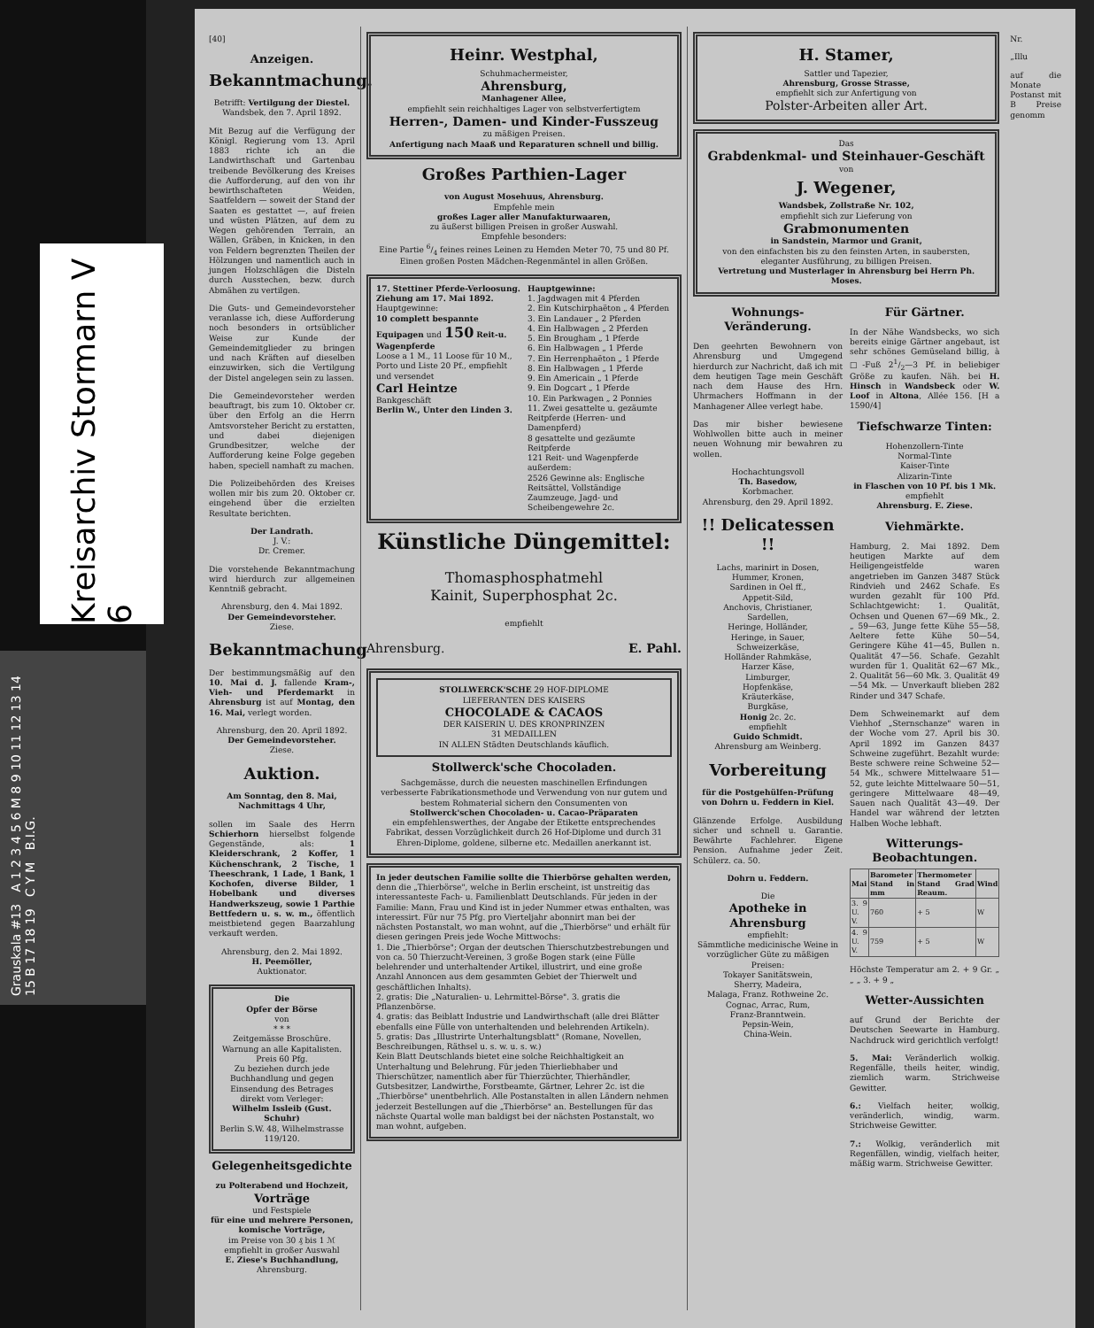Kreisarchiv Stormarn V 6
Grauskala #13 A 1 2 3 4 5 6 M 8 9 10 11 12 13 14 15 B 17 18 19 C Y M B.I.G.
[40]
Anzeigen.
Bekanntmachung.
Betrifft: Vertilgung der Diestel.
Wandsbek, den 7. April 1892.
Mit Bezug auf die Verfügung der Königl. Regierung vom 13. April 1883 richte ich an die Landwirthschaft und Gartenbau treibende Bevölkerung des Kreises die Aufforderung, auf den von ihr bewirthschafteten Weiden, Saatfeldern — soweit der Stand der Saaten es gestattet —, auf freien und wüsten Plätzen, auf dem zu Wegen gehörenden Terrain, an Wällen, Gräben, in Knicken, in den von Feldern begrenzten Theilen der Hölzungen und namentlich auch in jungen Holzschlägen die Disteln durch Ausstechen, bezw. durch Abmähen zu vertilgen.
Die Guts- und Gemeindevorsteher veranlasse ich, diese Aufforderung noch besonders in ortsüblicher Weise zur Kunde der Gemeindemitglieder zu bringen und nach Kräften auf dieselben einzuwirken, sich die Vertilgung der Distel angelegen sein zu lassen.
Die Gemeindevorsteher werden beauftragt, bis zum 10. Oktober cr. über den Erfolg an die Herrn Amtsvorsteher Bericht zu erstatten, und dabei diejenigen Grundbesitzer, welche der Aufforderung keine Folge gegeben haben, speciell namhaft zu machen.
Die Polizeibehörden des Kreises wollen mir bis zum 20. Oktober cr. eingehend über die erzielten Resultate berichten.
Der Landrath.
J. V.:
Dr. Cremer.
Die vorstehende Bekanntmachung wird hierdurch zur allgemeinen Kenntniß gebracht.
Ahrensburg, den 4. Mai 1892.
Der Gemeindevorsteher.
Ziese.
Bekanntmachung
Der bestimmungsmäßig auf den 10. Mai d. J. fallende Kram-, Vieh- und Pferdemarkt in Ahrensburg ist auf Montag, den 16. Mai, verlegt worden.
Ahrensburg, den 20. April 1892.
Der Gemeindevorsteher.
Ziese.
Auktion.
Am Sonntag, den 8. Mai, Nachmittags 4 Uhr,
sollen im Saale des Herrn Schierhorn hierselbst folgende Gegenstände, als: 1 Kleiderschrank, 2 Koffer, 1 Küchenschrank, 2 Tische, 1 Theeschrank, 1 Lade, 1 Bank, 1 Kochofen, diverse Bilder, 1 Hobelbank und diverses Handwerkszeug, sowie 1 Parthie Bettfedern u. s. w. m., öffentlich meistbietend gegen Baarzahlung verkauft werden.
Ahrensburg, den 2. Mai 1892.
H. Peemöller,
Auktionator.
Die
Opfer der Börse
von
* * *
Zeitgemässe Broschüre.
Warnung an alle Kapitalisten.
Preis 60 Pfg.
Zu beziehen durch jede Buchhandlung und gegen Einsendung des Betrages direkt vom Verleger:
Wilhelm Issleib (Gust. Schuhr)
Berlin S.W. 48, Wilhelmstrasse 119/120.
Gelegenheitsgedichte
zu Polterabend und Hochzeit,
Vorträge
und Festspiele
für eine und mehrere Personen,
komische Vorträge,
im Preise von 30 ₰ bis 1 ℳ
empfiehlt in großer Auswahl
E. Ziese's Buchhandlung,
Ahrensburg.
Heinr. Westphal,
Schuhmachermeister,
Ahrensburg,
Manhagener Allee,
empfiehlt sein reichhaltiges Lager von selbstverfertigtem
Herren-, Damen- und Kinder-Fusszeug
zu mäßigen Preisen.
Anfertigung nach Maaß und Reparaturen schnell und billig.
Großes Parthien-Lager
von August Mosehuus, Ahrensburg.
Empfehle mein
großes Lager aller Manufakturwaaren,
zu äußerst billigen Preisen in großer Auswahl.
Empfehle besonders:
Eine Partie 6/4 feines reines Leinen zu Hemden Meter 70, 75 und 80 Pf.
Einen großen Posten Mädchen-Regenmäntel in allen Größen.
17. Stettiner Pferde-Verloosung.
Ziehung am 17. Mai 1892.
Hauptgewinne:
10 complett bespannte Equipagen und 150 Reit-u. Wagenpferde
Loose a 1 M., 11 Loose für 10 M., Porto und Liste 20 Pf., empfiehlt und versendet
Carl Heintze
Bankgeschäft
Berlin W., Unter den Linden 3.
Hauptgewinne:
1. Jagdwagen mit 4 Pferden
2. Ein Kutschirphaëton „ 4 Pferden
3. Ein Landauer „ 2 Pferden
4. Ein Halbwagen „ 2 Pferden
5. Ein Brougham „ 1 Pferde
6. Ein Halbwagen „ 1 Pferde
7. Ein Herrenphaëton „ 1 Pferde
8. Ein Halbwagen „ 1 Pferde
9. Ein Americain „ 1 Pferde
9. Ein Dogcart „ 1 Pferde
10. Ein Parkwagen „ 2 Ponnies
11. Zwei gesattelte u. gezäumte Reitpferde (Herren- und Damenpferd)
8 gesattelte und gezäumte Reitpferde
121 Reit- und Wagenpferde
außerdem:
2526 Gewinne als: Englische Reitsättel, Vollständige Zaumzeuge, Jagd- und Scheibengewehre 2c.
Künstliche Düngemittel:
Thomasphosphatmehl
Kainit, Superphosphat 2c.
empfiehlt
Ahrensburg. E. Pahl.
STOLLWERCK'SCHE 29 HOF-DIPLOME
LIEFERANTEN DES KAISERS
CHOCOLADE & CACAOS
DER KAISERIN U. DES KRONPRINZEN
31 MEDAILLEN
IN ALLEN Städten Deutschlands käuflich.
Stollwerck'sche Chocoladen.
Sachgemässe, durch die neuesten maschinellen Erfindungen verbesserte Fabrikationsmethode und Verwendung von nur gutem und bestem Rohmaterial sichern den Consumenten von
Stollwerck'schen Chocoladen- u. Cacao-Präparaten
ein empfehlenswerthes, der Angabe der Etikette entsprechendes Fabrikat, dessen Vorzüglichkeit durch 26 Hof-Diplome und durch 31 Ehren-Diplome, goldene, silberne etc. Medaillen anerkannt ist.
In jeder deutschen Familie sollte die Thierbörse gehalten werden,
denn die „Thierbörse", welche in Berlin erscheint, ist unstreitig das interessanteste Fach- u. Familienblatt Deutschlands. Für jeden in der Familie: Mann, Frau und Kind ist in jeder Nummer etwas enthalten, was interessirt. Für nur 75 Pfg. pro Vierteljahr abonnirt man bei der nächsten Postanstalt, wo man wohnt, auf die „Thierbörse" und erhält für diesen geringen Preis jede Woche Mittwochs:
1. Die „Thierbörse"; Organ der deutschen Thierschutzbestrebungen und von ca. 50 Thierzucht-Vereinen, 3 große Bogen stark (eine Fülle belehrender und unterhaltender Artikel, illustrirt, und eine große Anzahl Annoncen aus dem gesammten Gebiet der Thierwelt und geschäftlichen Inhalts).
2. gratis: Die „Naturalien- u. Lehrmittel-Börse". 3. gratis die Pflanzenbörse.
4. gratis: das Beiblatt Industrie und Landwirthschaft (alle drei Blätter ebenfalls eine Fülle von unterhaltenden und belehrenden Artikeln).
5. gratis: Das „Illustrirte Unterhaltungsblatt" (Romane, Novellen, Beschreibungen, Räthsel u. s. w. u. s. w.)
Kein Blatt Deutschlands bietet eine solche Reichhaltigkeit an Unterhaltung und Belehrung. Für jeden Thierliebhaber und Thierschützer, namentlich aber für Thierzüchter, Thierhändler, Gutsbesitzer, Landwirthe, Forstbeamte, Gärtner, Lehrer 2c. ist die „Thierbörse" unentbehrlich. Alle Postanstalten in allen Ländern nehmen jederzeit Bestellungen auf die „Thierbörse" an. Bestellungen für das nächste Quartal wolle man baldigst bei der nächsten Postanstalt, wo man wohnt, aufgeben.
H. Stamer,
Sattler und Tapezier,
Ahrensburg, Grosse Strasse,
empfiehlt sich zur Anfertigung von
Polster-Arbeiten aller Art.
Das
Grabdenkmal- und Steinhauer-Geschäft
von
J. Wegener,
Wandsbek, Zollstraße Nr. 102,
empfiehlt sich zur Lieferung von
Grabmonumenten
in Sandstein, Marmor und Granit,
von den einfachsten bis zu den feinsten Arten, in saubersten, eleganter Ausführung, zu billigen Preisen.
Vertretung und Musterlager in Ahrensburg bei Herrn Ph. Moses.
Wohnungs-Veränderung.
Den geehrten Bewohnern von Ahrensburg und Umgegend hierdurch zur Nachricht, daß ich mit dem heutigen Tage mein Geschäft nach dem Hause des Hrn. Uhrmachers Hoffmann in der Manhagener Allee verlegt habe.
Das mir bisher bewiesene Wohlwollen bitte auch in meiner neuen Wohnung mir bewahren zu wollen.
Hochachtungsvoll
Th. Basedow,
Korbmacher.
Ahrensburg, den 29. April 1892.
!! Delicatessen !!
Lachs, marinirt in Dosen,
Hummer, Kronen,
Sardinen in Oel ff.,
Appetit-Sild,
Anchovis, Christianer,
Sardellen,
Heringe, Holländer,
Heringe, in Sauer,
Schweizerkäse,
Holländer Rahmkäse,
Harzer Käse,
Limburger,
Hopfenkäse,
Kräuterkäse,
Burgkäse,
Honig 2c. 2c.
empfiehlt
Guido Schmidt.
Ahrensburg am Weinberg.
Vorbereitung
für die Postgehülfen-Prüfung von Dohrn u. Feddern in Kiel.
Glänzende Erfolge. Ausbildung sicher und schnell u. Garantie. Bewährte Fachlehrer. Eigene Pension. Aufnahme jeder Zeit. Schülerz. ca. 50.
Dohrn u. Feddern.
Die
Apotheke in Ahrensburg
empfiehlt:
Sämmtliche medicinische Weine in vorzüglicher Güte zu mäßigen Preisen:
Tokayer Sanitätswein,
Sherry, Madeira,
Malaga, Franz. Rothweine 2c.
Cognac, Arrac, Rum,
Franz-Branntwein.
Pepsin-Wein,
China-Wein.
Für Gärtner.
In der Nähe Wandsbecks, wo sich bereits einige Gärtner angebaut, ist sehr schönes Gemüseland billig, à □-Fuß 21/2—3 Pf. in beliebiger Größe zu kaufen. Näh. bei H. Hinsch in Wandsbeck oder W. Loof in Altona, Allée 156. [H a 1590/4]
Tiefschwarze Tinten:
Hohenzollern-Tinte
Normal-Tinte
Kaiser-Tinte
Alizarin-Tinte
in Flaschen von 10 Pf. bis 1 Mk.
empfiehlt
Ahrensburg. E. Ziese.
Viehmärkte.
Hamburg, 2. Mai 1892. Dem heutigen Markte auf dem Heiligengeistfelde waren angetrieben im Ganzen 3487 Stück Rindvieh und 2462 Schafe. Es wurden gezahlt für 100 Pfd. Schlachtgewicht: 1. Qualität, Ochsen und Quenen 67—69 Mk., 2. „ 59—63, Junge fette Kühe 55—58, Aeltere fette Kühe 50—54, Geringere Kühe 41—45, Bullen n. Qualität 47—56. Schafe. Gezahlt wurden für 1. Qualität 62—67 Mk., 2. Qualität 56—60 Mk. 3. Qualität 49—54 Mk. — Unverkauft blieben 282 Rinder und 347 Schafe.
Dem Schweinemarkt auf dem Viehhof „Sternschanze" waren in der Woche vom 27. April bis 30. April 1892 im Ganzen 8437 Schweine zugeführt. Bezahlt wurde: Beste schwere reine Schweine 52—54 Mk., schwere Mittelwaare 51—52, gute leichte Mittelwaare 50—51, geringere Mittelwaare 48—49, Sauen nach Qualität 43—49. Der Handel war während der letzten Halben Woche lebhaft.
Witterungs-Beobachtungen.
| Mai | Barometer Stand in mm | Thermometer Stand Grad Reaum. | Wind |
| --- | --- | --- | --- |
| 3. 9 U. V. | 760 | + 5 | W |
| 4. 9 U. V. | 759 | + 5 | W |
Höchste Temperatur am 2. + 9 Gr. „ „ „ 3. + 9 „
Wetter-Aussichten
auf Grund der Berichte der Deutschen Seewarte in Hamburg. Nachdruck wird gerichtlich verfolgt!
5. Mai: Veränderlich wolkig. Regenfälle, theils heiter, windig, ziemlich warm. Strichweise Gewitter.
6.: Vielfach heiter, wolkig, veränderlich, windig, warm. Strichweise Gewitter.
7.: Wolkig, veränderlich mit Regenfällen, windig, vielfach heiter, mäßig warm. Strichweise Gewitter.
Nr.
„Illu
auf die Monate Postanst mit B Preise genomm